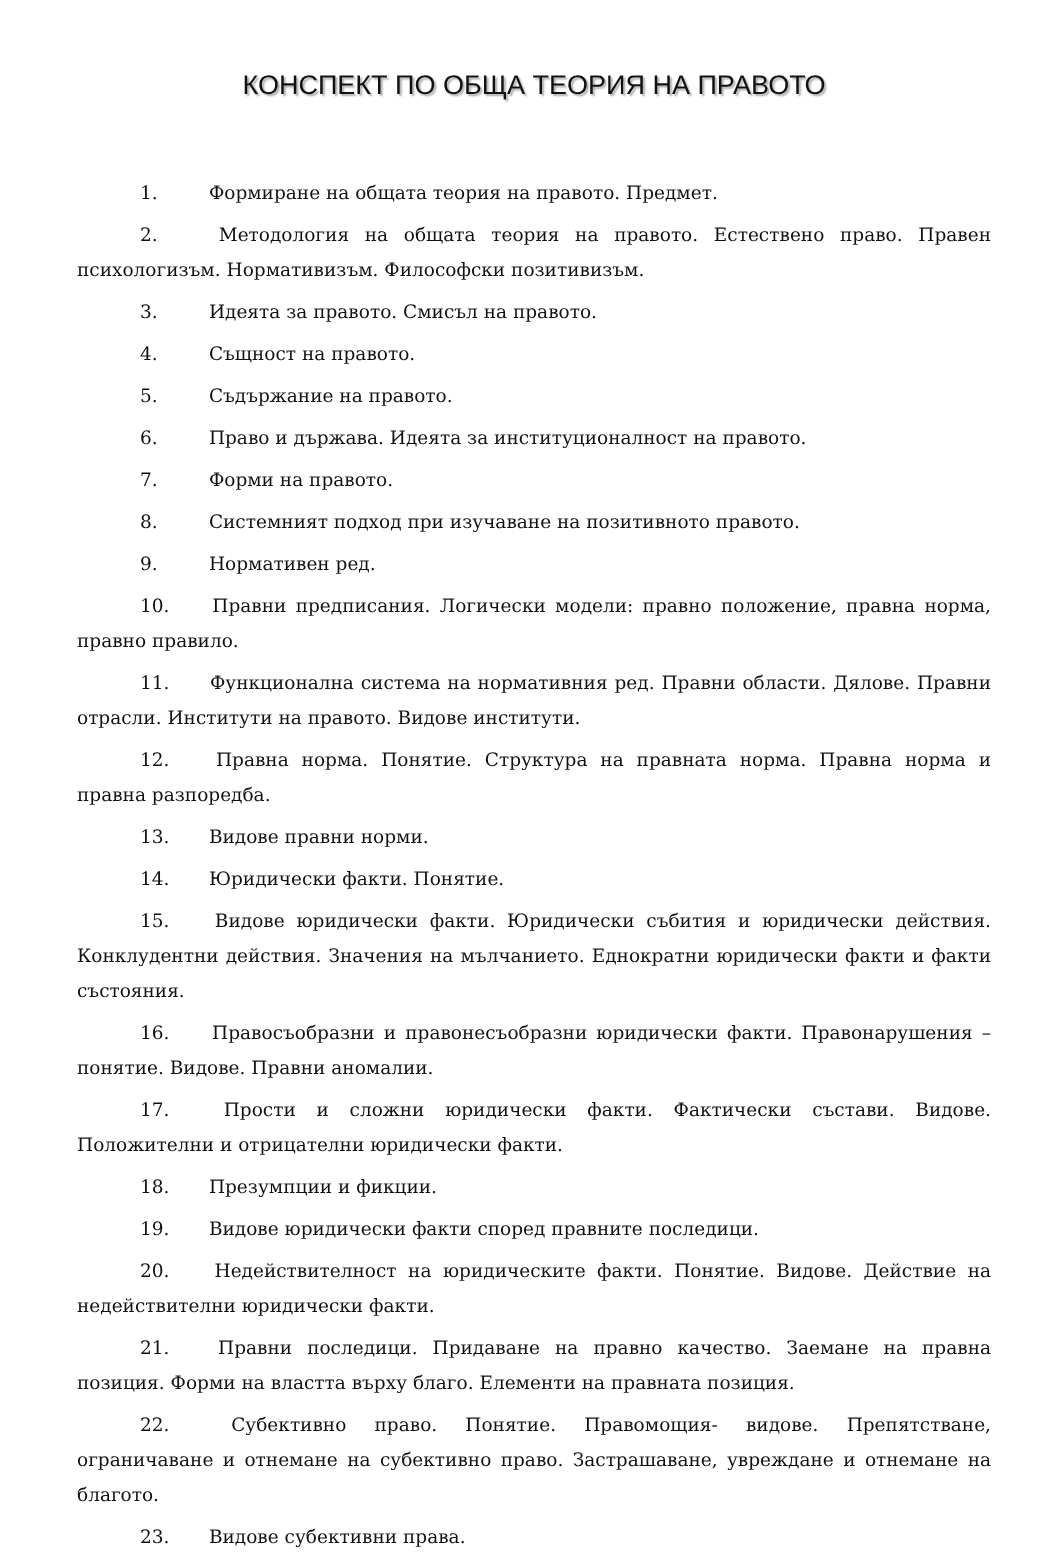КОНСПЕКТ ПО ОБЩА ТЕОРИЯ НА ПРАВОТО
1. Формиране на общата теория на правото. Предмет.
2. Методология на общата теория на правото. Естествено право. Правен психологизъм. Нормативизъм. Философски позитивизъм.
3. Идеята за правото. Смисъл на правото.
4. Същност на правото.
5. Съдържание на правото.
6. Право и държава. Идеята за институционалност на правото.
7. Форми на правото.
8. Системният подход при изучаване на позитивното правото.
9. Нормативен ред.
10. Правни предписания. Логически модели: правно положение, правна норма, правно правило.
11. Функционална система на нормативния ред. Правни области. Дялове. Правни отрасли. Институти на правото. Видове институти.
12. Правна норма. Понятие. Структура на правната норма. Правна норма и правна разпоредба.
13. Видове правни норми.
14. Юридически факти. Понятие.
15. Видове юридически факти. Юридически събития и юридически действия. Конклудентни действия. Значения на мълчанието. Еднократни юридически факти и факти състояния.
16. Правосъобразни и правонесъобразни юридически факти. Правонарушения – понятие. Видове. Правни аномалии.
17. Прости и сложни юридически факти. Фактически състави. Видове. Положителни и отрицателни юридически факти.
18. Презумпции и фикции.
19. Видове юридически факти според правните последици.
20. Недействителност на юридическите факти. Понятие. Видове. Действие на недействителни юридически факти.
21. Правни последици. Придаване на правно качество. Заемане на правна позиция. Форми на властта върху благо. Елементи на правната позиция.
22. Субективно право. Понятие. Правомощия- видове. Препятстване, ограничаване и отнемане на субективно право. Застрашаване, увреждане и отнемане на благото.
23. Видове субективни права.